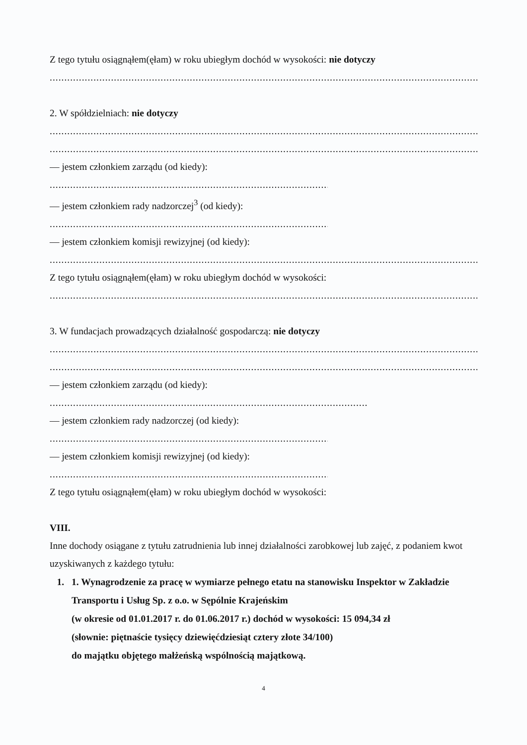Z tego tytułu osiągnąłem(ęłam) w roku ubiegłym dochód w wysokości: nie dotyczy
..........................................................................................................................................................................................
2. W spółdzielniach: nie dotyczy
..........................................................................................................................................................................................
..........................................................................................................................................................................................
— jestem członkiem zarządu (od kiedy):
...........................................................................................................................
— jestem członkiem rady nadzorczej<sup>3</sup> (od kiedy):
...........................................................................................................................
— jestem członkiem komisji rewizyjnej (od kiedy):
..........................................................................................................................................................................................
Z tego tytułu osiągnąłem(ęłam) w roku ubiegłym dochód w wysokości:
..........................................................................................................................................................................................
3. W fundacjach prowadzących działalność gospodarczą: nie dotyczy
..........................................................................................................................................................................................
..........................................................................................................................................................................................
— jestem członkiem zarządu (od kiedy):
..........................................................................................................................................
— jestem członkiem rady nadzorczej (od kiedy):
...........................................................................................................................
— jestem członkiem komisji rewizyjnej (od kiedy):
...........................................................................................................................
Z tego tytułu osiągnąłem(ęłam) w roku ubiegłym dochód w wysokości:
VIII.
Inne dochody osiągane z tytułu zatrudnienia lub innej działalności zarobkowej lub zajęć, z podaniem kwot uzyskiwanych z każdego tytułu:
1. 1. Wynagrodzenie za pracę w wymiarze pełnego etatu na stanowisku Inspektor w Zakładzie Transportu i Usług Sp. z o.o. w Sępólnie Krajeńskim
(w okresie od 01.01.2017 r. do 01.06.2017 r.) dochód w wysokości: 15 094,34 zł
(słownie: piętnaście tysięcy dziewięćdziesiąt cztery złote 34/100)
do majątku objętego małżeńską wspólnością majątkową.
4